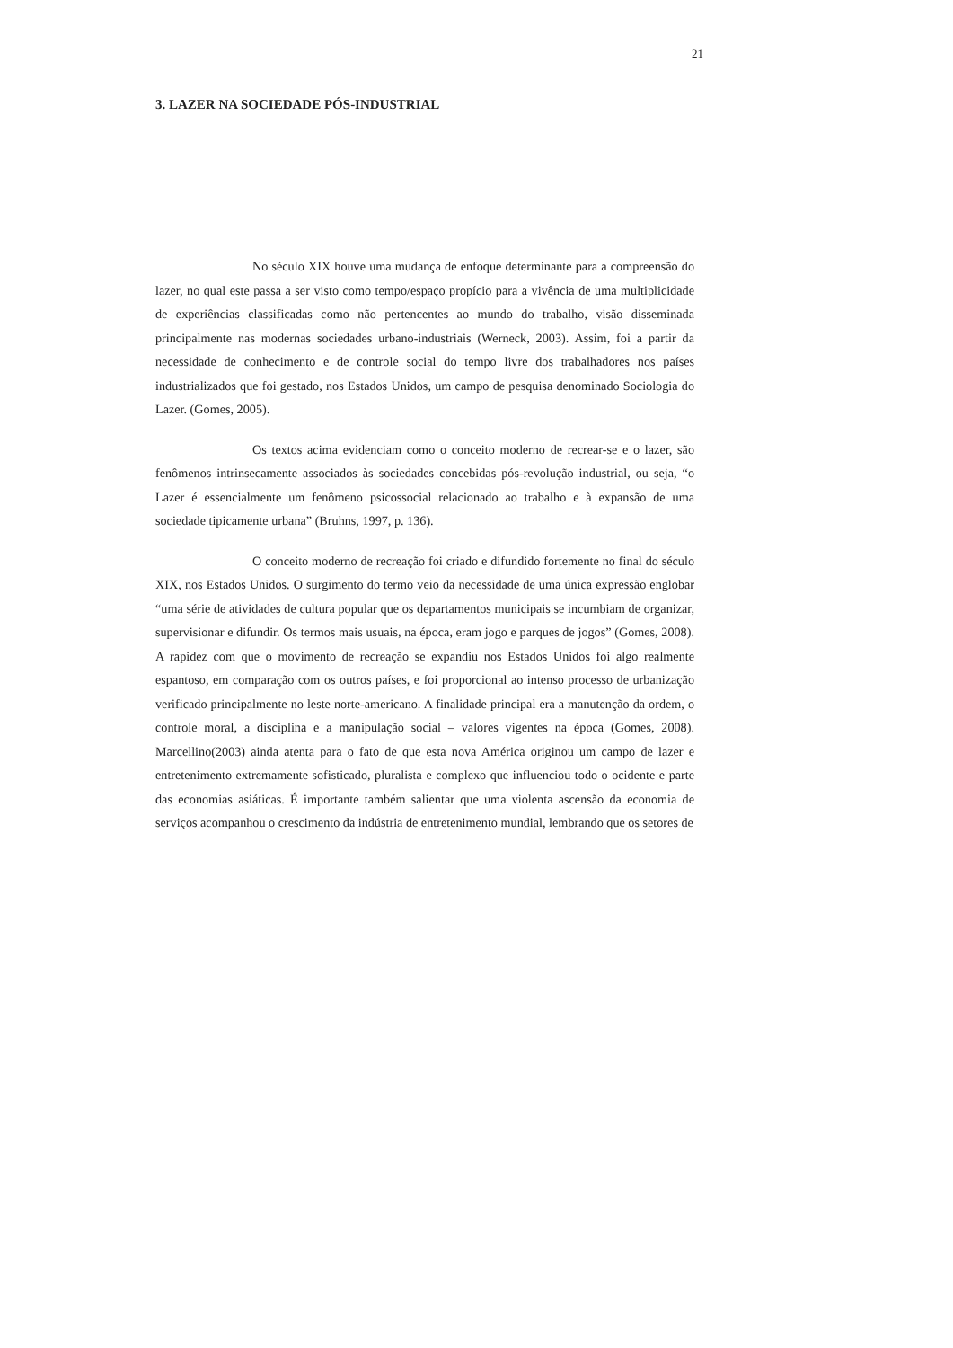21
3. LAZER NA SOCIEDADE PÓS-INDUSTRIAL
No século XIX houve uma mudança de enfoque determinante para a compreensão do lazer, no qual este passa a ser visto como tempo/espaço propício para a vivência de uma multiplicidade de experiências classificadas como não pertencentes ao mundo do trabalho, visão disseminada principalmente nas modernas sociedades urbano-industriais (Werneck, 2003). Assim, foi a partir da necessidade de conhecimento e de controle social do tempo livre dos trabalhadores nos países industrializados que foi gestado, nos Estados Unidos, um campo de pesquisa denominado Sociologia do Lazer. (Gomes, 2005).
Os textos acima evidenciam como o conceito moderno de recrear-se e o lazer, são fenômenos intrinsecamente associados às sociedades concebidas pós-revolução industrial, ou seja, “o Lazer é essencialmente um fenômeno psicossocial relacionado ao trabalho e à expansão de uma sociedade tipicamente urbana” (Bruhns, 1997, p. 136).
O conceito moderno de recreação foi criado e difundido fortemente no final do século XIX, nos Estados Unidos. O surgimento do termo veio da necessidade de uma única expressão englobar “uma série de atividades de cultura popular que os departamentos municipais se incumbiam de organizar, supervisionar e difundir. Os termos mais usuais, na época, eram jogo e parques de jogos” (Gomes, 2008). A rapidez com que o movimento de recreação se expandiu nos Estados Unidos foi algo realmente espantoso, em comparação com os outros países, e foi proporcional ao intenso processo de urbanização verificado principalmente no leste norte-americano. A finalidade principal era a manutenção da ordem, o controle moral, a disciplina e a manipulação social – valores vigentes na época (Gomes, 2008). Marcellino(2003) ainda atenta para o fato de que esta nova América originou um campo de lazer e entretenimento extremamente sofisticado, pluralista e complexo que influenciou todo o ocidente e parte das economias asiáticas. É importante também salientar que uma violenta ascensão da economia de serviços acompanhou o crescimento da indústria de entretenimento mundial, lembrando que os setores de